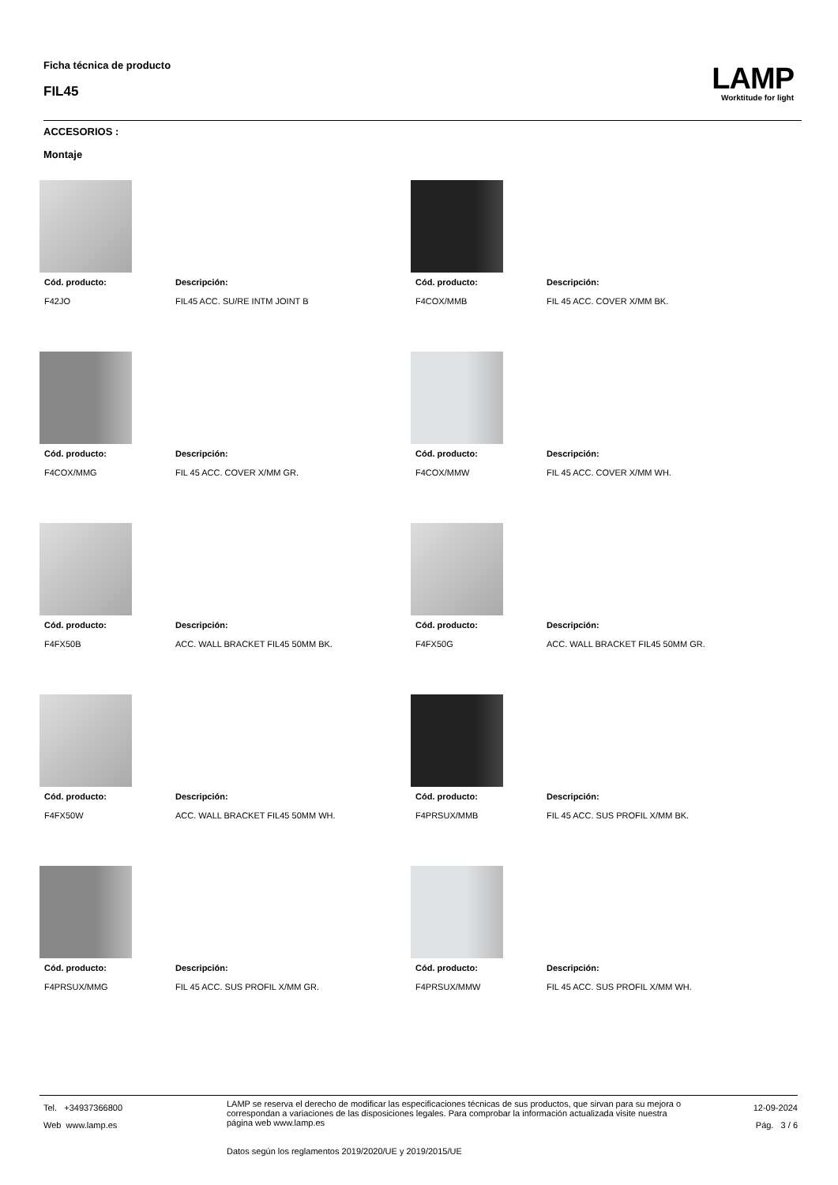Ficha técnica de producto
FIL45
LAMP
Worktitude for light
ACCESORIOS :
Montaje
Cód. producto: Descripción:
F42JO FIL45 ACC. SU/RE INTM JOINT B
Cód. producto: Descripción:
F4COX/MMB FIL 45 ACC. COVER X/MM BK.
Cód. producto: Descripción:
F4COX/MMG FIL 45 ACC. COVER X/MM GR.
Cód. producto: Descripción:
F4COX/MMW FIL 45 ACC. COVER X/MM WH.
Cód. producto: Descripción:
F4FX50B ACC. WALL BRACKET FIL45 50MM BK.
Cód. producto: Descripción:
F4FX50G ACC. WALL BRACKET FIL45 50MM GR.
Cód. producto: Descripción:
F4FX50W ACC. WALL BRACKET FIL45 50MM WH.
Cód. producto: Descripción:
F4PRSUX/MMB FIL 45 ACC. SUS PROFIL X/MM BK.
Cód. producto: Descripción:
F4PRSUX/MMG FIL 45 ACC. SUS PROFIL X/MM GR.
Cód. producto: Descripción:
F4PRSUX/MMW FIL 45 ACC. SUS PROFIL X/MM WH.
Tel. +34937366800
Web www.lamp.es
LAMP se reserva el derecho de modificar las especificaciones técnicas de sus productos, que sirvan para su mejora o correspondan a variaciones de las disposiciones legales. Para comprobar la información actualizada visite nuestra página web www.lamp.es
Datos según los reglamentos 2019/2020/UE y 2019/2015/UE
12-09-2024
Pág. 3 / 6